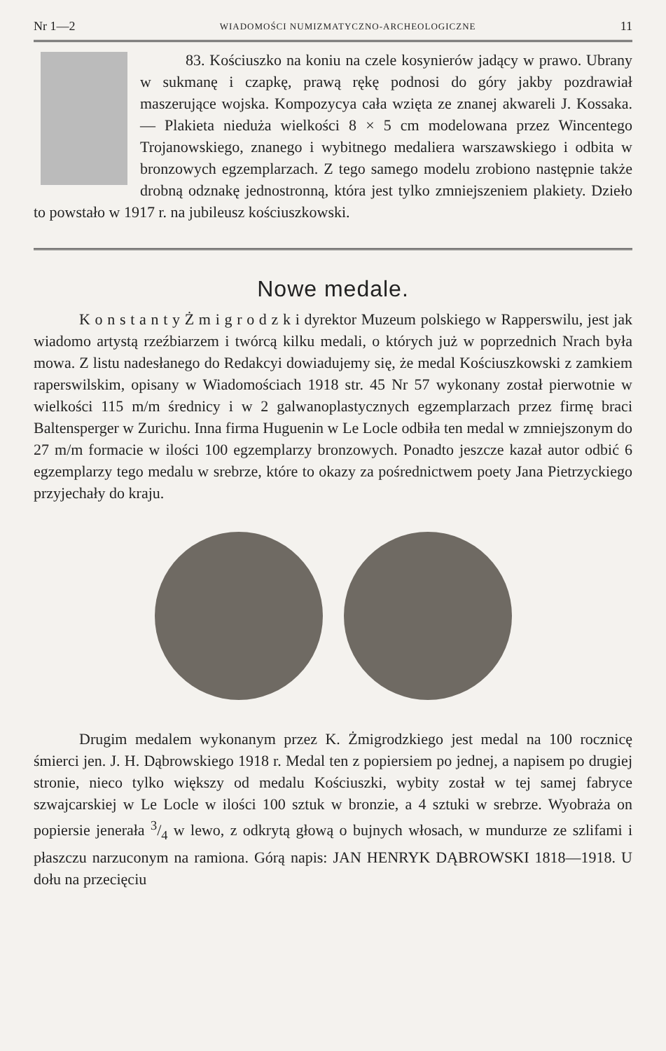Nr 1—2 WIADOMOŚCI NUMIZMATYCZNO-ARCHEOLOGICZNE 11
83. Kościuszko na koniu na czele kosynierów jadący w prawo. Ubrany w sukmanę i czapkę, prawą rękę podnosi do góry jakby pozdrawiał maszerujące wojska. Kompozycya cała wzięta ze znanej akwareli J. Kossaka. — Plakieta nieduża wielkości 8 × 5 cm modelowana przez Wincentego Trojanowskiego, znanego i wybitnego medaliera warszawskiego i odbita w bronzowych egzemplarzach. Z tego samego modelu zrobiono następnie także drobną odznakę jednostronną, która jest tylko zmniejszeniem plakiety. Dzieło to powstało w 1917 r. na jubileusz kościuszkowski.
Nowe medale.
K o n s t a n t y Ż m i g r o d z k i dyrektor Muzeum polskiego w Rapperswilu, jest jak wiadomo artystą rzeźbiarzem i twórcą kilku medali, o których już w poprzednich Nrach była mowa. Z listu nadesłanego do Redakcyi dowiadujemy się, że medal Kościuszkowski z zamkiem raperswilskim, opisany w Wiadomościach 1918 str. 45 Nr 57 wykonany został pierwotnie w wielkości 115 m/m średnicy i w 2 galwanoplastycznych egzemplarzach przez firmę braci Baltensperger w Zurichu. Inna firma Huguenin w Le Locle odbiła ten medal w zmniejszonym do 27 m/m formacie w ilości 100 egzemplarzy bronzowych. Ponadto jeszcze kazał autor odbić 6 egzemplarzy tego medalu w srebrze, które to okazy za pośrednictwem poety Jana Pietrzyckiego przyjechały do kraju.
Drugim medalem wykonanym przez K. Żmigrodzkiego jest medal na 100 rocznicę śmierci jen. J. H. Dąbrowskiego 1918 r. Medal ten z popiersiem po jednej, a napisem po drugiej stronie, nieco tylko większy od medalu Kościuszki, wybity został w tej samej fabryce szwajcarskiej w Le Locle w ilości 100 sztuk w bronzie, a 4 sztuki w srebrze. Wyobraża on popiersie jenerała 3/4 w lewo, z odkrytą głową o bujnych włosach, w mundurze ze szlifami i płaszczu narzuconym na ramiona. Górą napis: JAN HENRYK DĄBROWSKI 1818—1918. U dołu na przecięciu